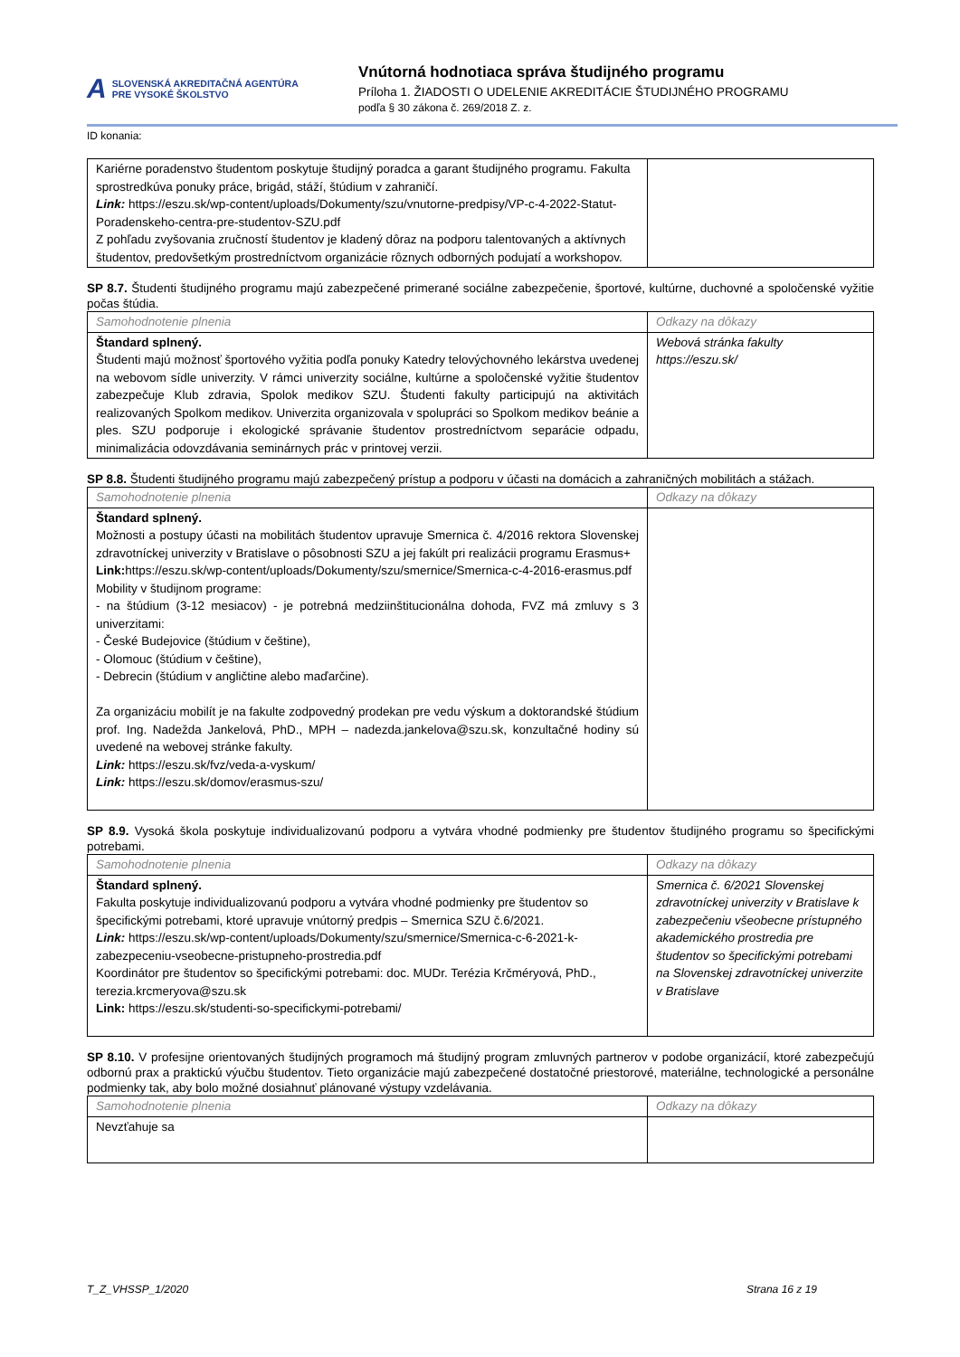A SLOVENSKÁ AKREDITAČNÁ AGENTÚRA
PRE VYSOKÉ ŠKOLSTVO
Vnútorná hodnotiaca správa študijného programu
Príloha 1. ŽIADOSTI O UDELENIE AKREDITÁCIE ŠTUDIJNÉHO PROGRAMU
podľa § 30 zákona č. 269/2018 Z. z.
ID konania:
| Kariérne poradenstvo študentom poskytuje študijný poradca a garant študijného programu. Fakulta sprostredkúva ponuky práce, brigád, stáží, štúdium v zahraničí. Link: https://eszu.sk/wp-content/uploads/Dokumenty/szu/vnutorne-predpisy/VP-c-4-2022-Statut-Poradenskeho-centra-pre-studentov-SZU.pdf Z pohľadu zvyšovania zručností študentov je kladený dôraz na podporu talentovaných a aktívnych študentov, predovšetkým prostredníctvom organizácie rôznych odborných podujatí a workshopov. | |
SP 8.7. Študenti študijného programu majú zabezpečené primerané sociálne zabezpečenie, športové, kultúrne, duchovné a spoločenské vyžitie počas štúdia.
| Samohodnotenie plnenia | Odkazy na dôkazy |
| Štandard splnený. Študenti majú možnosť športového vyžitia podľa ponuky Katedry telovýchovného lekárstva uvedenej na webovom sídle univerzity. V rámci univerzity sociálne, kultúrne a spoločenské vyžitie študentov zabezpečuje Klub zdravia, Spolok medikov SZU. Študenti fakulty participujú na aktivitách realizovaných Spolkom medikov. Univerzita organizovala v spolupráci so Spolkom medikov beánie a ples. SZU podporuje i ekologické správanie študentov prostredníctvom separácie odpadu, minimalizácia odovzdávania seminárnych prác v printovej verzii. | Webová stránka fakulty https://eszu.sk/ |
SP 8.8. Študenti študijného programu majú zabezpečený prístup a podporu v účasti na domácich a zahraničných mobilitách a stážach.
| Samohodnotenie plnenia | Odkazy na dôkazy |
| Štandard splnený. Možnosti a postupy účasti na mobilitách študentov upravuje Smernica č. 4/2016 rektora Slovenskej zdravotníckej univerzity v Bratislave o pôsobnosti SZU a jej fakúlt pri realizácii programu Erasmus+ Link: https://eszu.sk/wp-content/uploads/Dokumenty/szu/smernice/Smernica-c-4-2016-erasmus.pdf Mobility v študijnom programe: - na štúdium (3-12 mesiacov) - je potrebná medziinštitucionálna dohoda, FVZ má zmluvy s 3 univerzitami: - České Budejovice (štúdium v češtine), - Olomouc (štúdium v češtine), - Debrecin (štúdium v angličtine alebo maďarčine). Za organizáciu mobilít je na fakulte zodpovedný prodekan pre vedu výskum a doktorandské štúdium prof. Ing. Nadežda Jankelová, PhD., MPH – nadezda.jankelova@szu.sk, konzultačné hodiny sú uvedené na webovej stránke fakulty. Link: https://eszu.sk/fvz/veda-a-vyskum/ Link: https://eszu.sk/domov/erasmus-szu/ | |
SP 8.9. Vysoká škola poskytuje individualizovanú podporu a vytvára vhodné podmienky pre študentov študijného programu so špecifickými potrebami.
| Samohodnotenie plnenia | Odkazy na dôkazy |
| Štandard splnený. Fakulta poskytuje individualizovanú podporu a vytvára vhodné podmienky pre študentov so špecifickými potrebami, ktoré upravuje vnútorný predpis – Smernica SZU č.6/2021. Link: https://eszu.sk/wp-content/uploads/Dokumenty/szu/smernice/Smernica-c-6-2021-k-zabezpeceniu-vseobecne-pristupneho-prostredia.pdf Koordinátor pre študentov so špecifickými potrebami: doc. MUDr. Terézia Krčméryová, PhD., terezia.krcmeryova@szu.sk Link: https://eszu.sk/studenti-so-specifickymi-potrebami/ | Smernica č. 6/2021 Slovenskej zdravotníckej univerzity v Bratislave k zabezpečeniu všeobecne prístupného akademického prostredia pre študentov so špecifickými potrebami na Slovenskej zdravotníckej univerzite v Bratislave |
SP 8.10. V profesijne orientovaných študijných programoch má študijný program zmluvných partnerov v podobe organizácií, ktoré zabezpečujú odbornú prax a praktickú výučbu študentov. Tieto organizácie majú zabezpečené dostatočné priestorové, materiálne, technologické a personálne podmienky tak, aby bolo možné dosiahnuť plánované výstupy vzdelávania.
| Samohodnotenie plnenia | Odkazy na dôkazy |
| Nevzťahuje sa | |
T_Z_VHSSP_1/2020 Strana 16 z 19